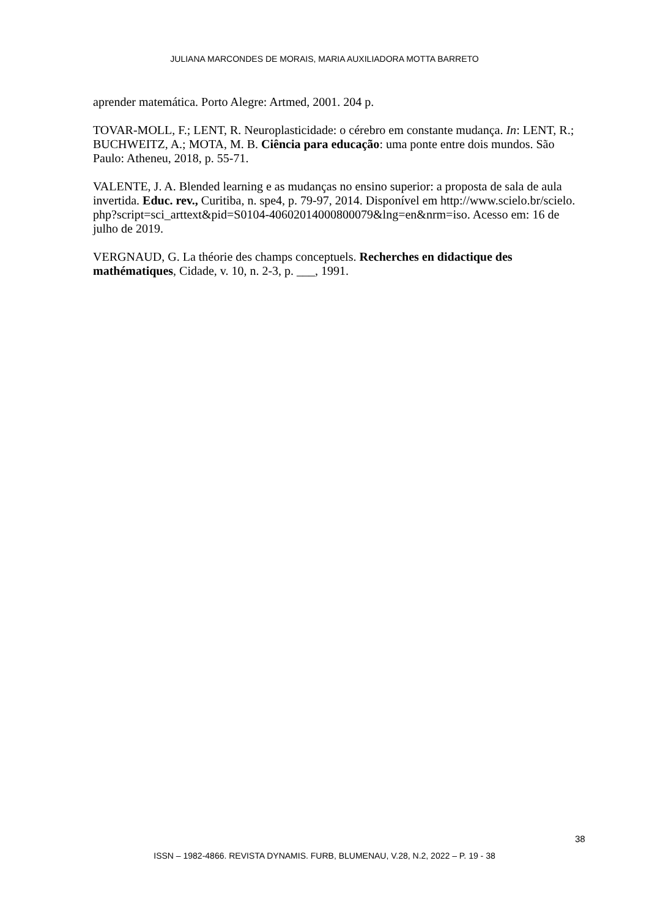JULIANA MARCONDES DE MORAIS, MARIA AUXILIADORA MOTTA BARRETO
aprender matemática. Porto Alegre: Artmed, 2001. 204 p.
TOVAR-MOLL, F.; LENT, R. Neuroplasticidade: o cérebro em constante mudança. In: LENT, R.; BUCHWEITZ, A.; MOTA, M. B. Ciência para educação: uma ponte entre dois mundos. São Paulo: Atheneu, 2018, p. 55-71.
VALENTE, J. A. Blended learning e as mudanças no ensino superior: a proposta de sala de aula invertida. Educ. rev., Curitiba, n. spe4, p. 79-97, 2014. Disponível em http://www.scielo.br/scielo. php?script=sci_arttext&pid=S0104-40602014000800079&lng=en&nrm=iso. Acesso em: 16 de julho de 2019.
VERGNAUD, G. La théorie des champs conceptuels. Recherches en didactique des mathématiques, Cidade, v. 10, n. 2-3, p. ___, 1991.
38
ISSN – 1982-4866. REVISTA DYNAMIS. FURB, BLUMENAU, V.28, N.2, 2022 – P. 19 - 38